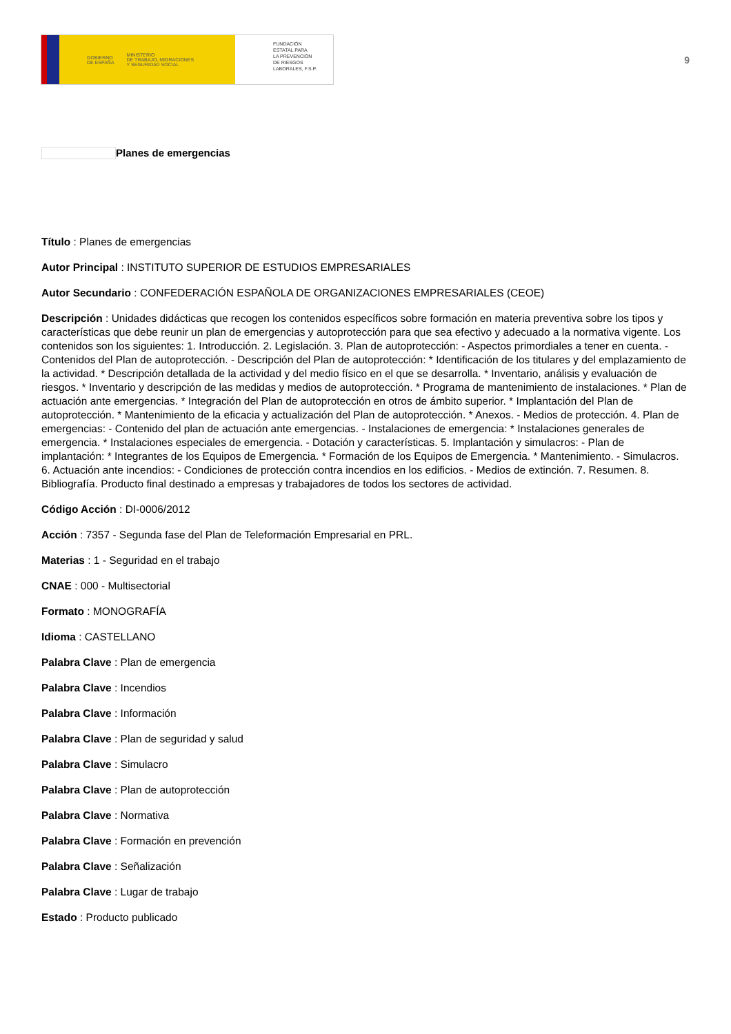GOBIERNO
DE ESPAÑA MINISTERIO
DE TRABAJO, MIGRACIONES
Y SEGURIDAD SOCIAL
FUNDACIÓN
ESTATAL PARA
LA PREVENCIÓN
DE RIESGOS
LABORALES, F.S.P.
9
Planes de emergencias
Título : Planes de emergencias
Autor Principal : INSTITUTO SUPERIOR DE ESTUDIOS EMPRESARIALES
Autor Secundario : CONFEDERACIÓN ESPAÑOLA DE ORGANIZACIONES EMPRESARIALES (CEOE)
Descripción : Unidades didácticas que recogen los contenidos específicos sobre formación en materia preventiva sobre los tipos y características que debe reunir un plan de emergencias y autoprotección para que sea efectivo y adecuado a la normativa vigente. Los contenidos son los siguientes: 1. Introducción. 2. Legislación. 3. Plan de autoprotección: - Aspectos primordiales a tener en cuenta. - Contenidos del Plan de autoprotección. - Descripción del Plan de autoprotección: * Identificación de los titulares y del emplazamiento de la actividad. * Descripción detallada de la actividad y del medio físico en el que se desarrolla. * Inventario, análisis y evaluación de riesgos. * Inventario y descripción de las medidas y medios de autoprotección. * Programa de mantenimiento de instalaciones. * Plan de actuación ante emergencias. * Integración del Plan de autoprotección en otros de ámbito superior. * Implantación del Plan de autoprotección. * Mantenimiento de la eficacia y actualización del Plan de autoprotección. * Anexos. - Medios de protección. 4. Plan de emergencias: - Contenido del plan de actuación ante emergencias. - Instalaciones de emergencia: * Instalaciones generales de emergencia. * Instalaciones especiales de emergencia. - Dotación y características. 5. Implantación y simulacros: - Plan de implantación: * Integrantes de los Equipos de Emergencia. * Formación de los Equipos de Emergencia. * Mantenimiento. - Simulacros. 6. Actuación ante incendios: - Condiciones de protección contra incendios en los edificios. - Medios de extinción. 7. Resumen. 8. Bibliografía. Producto final destinado a empresas y trabajadores de todos los sectores de actividad.
Código Acción : DI-0006/2012
Acción : 7357 - Segunda fase del Plan de Teleformación Empresarial en PRL.
Materias : 1 - Seguridad en el trabajo
CNAE : 000 - Multisectorial
Formato : MONOGRAFÍA
Idioma : CASTELLANO
Palabra Clave : Plan de emergencia
Palabra Clave : Incendios
Palabra Clave : Información
Palabra Clave : Plan de seguridad y salud
Palabra Clave : Simulacro
Palabra Clave : Plan de autoprotección
Palabra Clave : Normativa
Palabra Clave : Formación en prevención
Palabra Clave : Señalización
Palabra Clave : Lugar de trabajo
Estado : Producto publicado